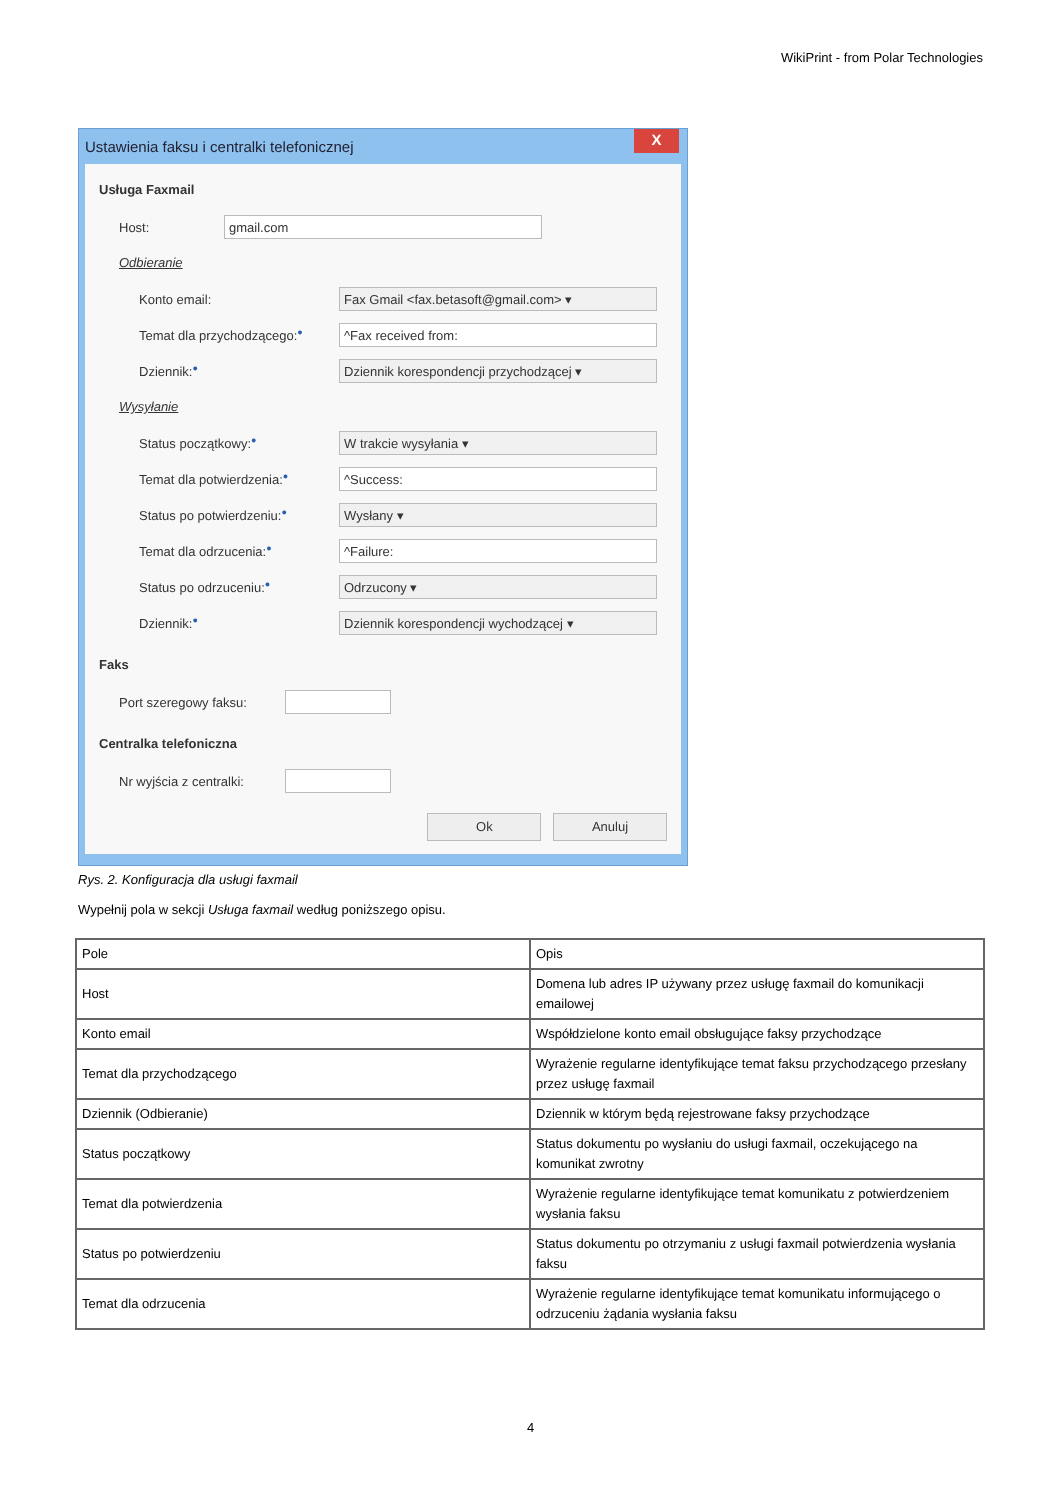WikiPrint - from Polar Technologies
Ustawienia faksu i centralki telefonicznej X
Usługa Faxmail
Host:
gmail.com
Odbieranie
Konto email:
Fax Gmail <fax.betasoft@gmail.com> ▾
Temat dla przychodzącego:●
^Fax received from:
Dziennik:●
Dziennik korespondencji przychodzącej ▾
Wysyłanie
Status początkowy:●
W trakcie wysyłania ▾
Temat dla potwierdzenia:●
^Success:
Status po potwierdzeniu:●
Wysłany ▾
Temat dla odrzucenia:●
^Failure:
Status po odrzuceniu:●
Odrzucony ▾
Dziennik:●
Dziennik korespondencji wychodzącej ▾
Faks
Port szeregowy faksu:
Centralka telefoniczna
Nr wyjścia z centralki:
Ok Anuluj
Rys. 2. Konfiguracja dla usługi faxmail
Wypełnij pola w sekcji Usługa faxmail według poniższego opisu.
| Pole | Opis |
| Host | Domena lub adres IP używany przez usługę faxmail do komunikacji emailowej |
| Konto email | Współdzielone konto email obsługujące faksy przychodzące |
| Temat dla przychodzącego | Wyrażenie regularne identyfikujące temat faksu przychodzącego przesłany przez usługę faxmail |
| Dziennik (Odbieranie) | Dziennik w którym będą rejestrowane faksy przychodzące |
| Status początkowy | Status dokumentu po wysłaniu do usługi faxmail, oczekującego na komunikat zwrotny |
| Temat dla potwierdzenia | Wyrażenie regularne identyfikujące temat komunikatu z potwierdzeniem wysłania faksu |
| Status po potwierdzeniu | Status dokumentu po otrzymaniu z usługi faxmail potwierdzenia wysłania faksu |
| Temat dla odrzucenia | Wyrażenie regularne identyfikujące temat komunikatu informującego o odrzuceniu żądania wysłania faksu |
4